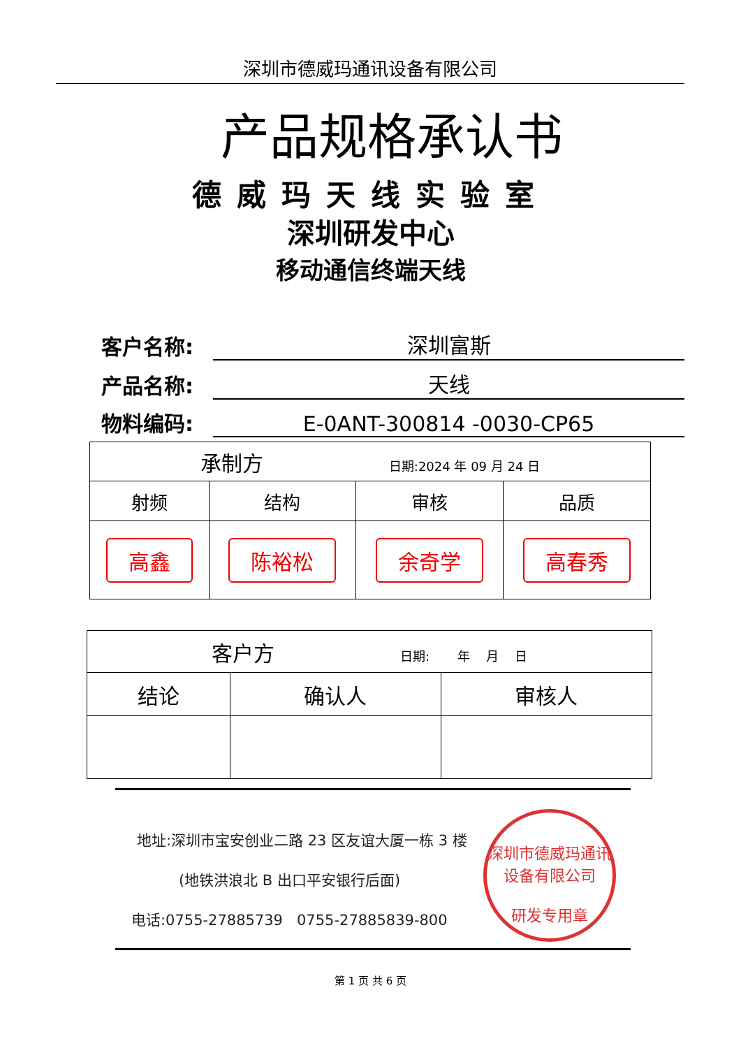深圳市德威玛通讯设备有限公司
产品规格承认书
德威玛天线实验室
深圳研发中心
移动通信终端天线
客户名称: 深圳富斯
产品名称: 天线
物料编码: E-0ANT-300814 -0030-CP65
| 承制方 日期:2024 年 09 月 24 日 | | | |
| 射频 | 结构 | 审核 | 品质 |
| 高鑫 | 陈裕松 | 余奇学 | 高春秀 |
| 客户方 日期: 年 月 日 | | |
| 结论 | 确认人 | 审核人 |
地址:深圳市宝安创业二路 23 区友谊大厦一栋 3 楼
(地铁洪浪北 B 出口平安银行后面)
电话:0755-27885739 0755-27885839-800
深圳市德威玛通讯设备有限公司
研发专用章
第 1 页 共 6 页